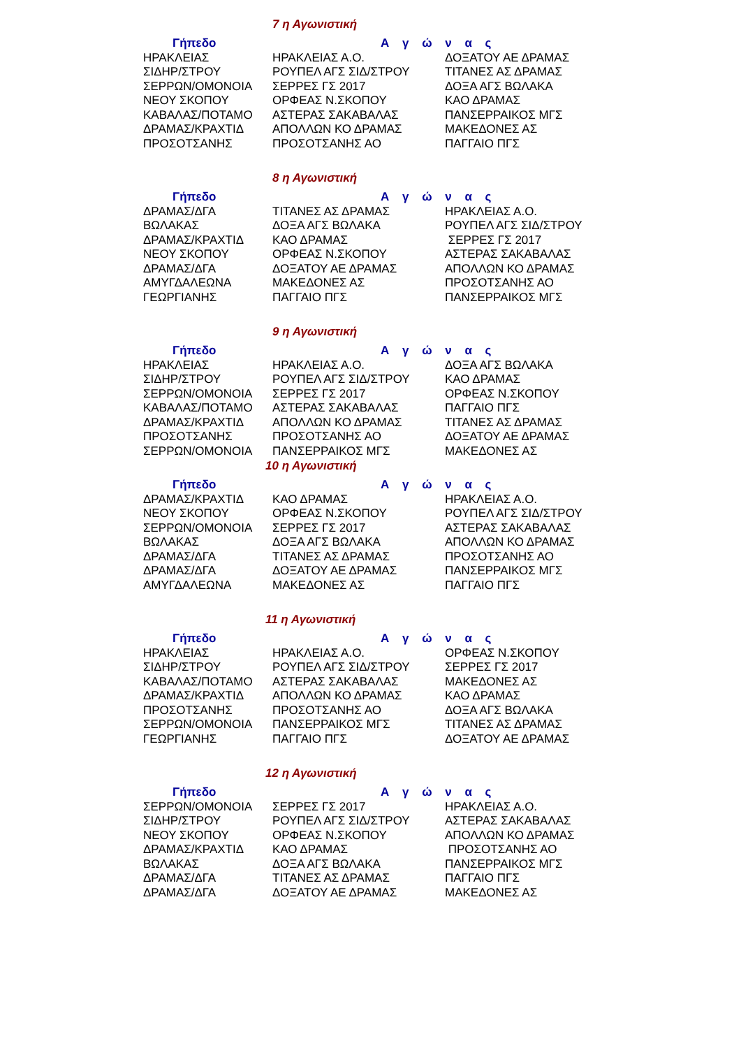7 η Αγωνιστική
| Γήπεδο | Α γ ώ ν α ς | |
| --- | --- | --- |
| ΗΡΑΚΛΕΙΑΣ | ΗΡΑΚΛΕΙΑΣ Α.Ο. | ΔΟΞΑΤΟΥ ΑΕ ΔΡΑΜΑΣ |
| ΣΙΔΗΡ/ΣΤΡΟΥ | ΡΟΥΠΕΛ ΑΓΣ ΣΙΔ/ΣΤΡΟΥ | ΤΙΤΑΝΕΣ ΑΣ ΔΡΑΜΑΣ |
| ΣΕΡΡΩΝ/ΟΜΟΝΟΙΑ | ΣΕΡΡΕΣ ΓΣ 2017 | ΔΟΞΑ ΑΓΣ ΒΩΛΑΚΑ |
| ΝΕΟΥ ΣΚΟΠΟΥ | ΟΡΦΕΑΣ Ν.ΣΚΟΠΟΥ | ΚΑΟ ΔΡΑΜΑΣ |
| ΚΑΒΑΛΑΣ/ΠΟΤΑΜΟ | ΑΣΤΕΡΑΣ ΣΑΚΑΒΑΛΑΣ | ΠΑΝΣΕΡΡΑΙΚΟΣ ΜΓΣ |
| ΔΡΑΜΑΣ/ΚΡΑΧΤΙΔ | ΑΠΟΛΛΩΝ ΚΟ ΔΡΑΜΑΣ | ΜΑΚΕΔΟΝΕΣ ΑΣ |
| ΠΡΟΣΟΤΣΑΝΗΣ | ΠΡΟΣΟΤΣΑΝΗΣ ΑΟ | ΠΑΓΓΑΙΟ ΠΓΣ |
8 η Αγωνιστική
| Γήπεδο | Α γ ώ ν α ς | |
| --- | --- | --- |
| ΔΡΑΜΑΣ/ΔΓΑ | ΤΙΤΑΝΕΣ ΑΣ ΔΡΑΜΑΣ | ΗΡΑΚΛΕΙΑΣ Α.Ο. |
| ΒΩΛΑΚΑΣ | ΔΟΞΑ ΑΓΣ ΒΩΛΑΚΑ | ΡΟΥΠΕΛ ΑΓΣ ΣΙΔ/ΣΤΡΟΥ |
| ΔΡΑΜΑΣ/ΚΡΑΧΤΙΔ | ΚΑΟ ΔΡΑΜΑΣ | ΣΕΡΡΕΣ ΓΣ 2017 |
| ΝΕΟΥ ΣΚΟΠΟΥ | ΟΡΦΕΑΣ Ν.ΣΚΟΠΟΥ | ΑΣΤΕΡΑΣ ΣΑΚΑΒΑΛΑΣ |
| ΔΡΑΜΑΣ/ΔΓΑ | ΔΟΞΑΤΟΥ ΑΕ ΔΡΑΜΑΣ | ΑΠΟΛΛΩΝ ΚΟ ΔΡΑΜΑΣ |
| ΑΜΥΓΔΑΛΕΩΝΑ | ΜΑΚΕΔΟΝΕΣ ΑΣ | ΠΡΟΣΟΤΣΑΝΗΣ ΑΟ |
| ΓΕΩΡΓΙΑΝΗΣ | ΠΑΓΓΑΙΟ ΠΓΣ | ΠΑΝΣΕΡΡΑΙΚΟΣ ΜΓΣ |
9 η Αγωνιστική
| Γήπεδο | Α γ ώ ν α ς | |
| --- | --- | --- |
| ΗΡΑΚΛΕΙΑΣ | ΗΡΑΚΛΕΙΑΣ Α.Ο. | ΔΟΞΑ ΑΓΣ ΒΩΛΑΚΑ |
| ΣΙΔΗΡ/ΣΤΡΟΥ | ΡΟΥΠΕΛ ΑΓΣ ΣΙΔ/ΣΤΡΟΥ | ΚΑΟ ΔΡΑΜΑΣ |
| ΣΕΡΡΩΝ/ΟΜΟΝΟΙΑ | ΣΕΡΡΕΣ ΓΣ 2017 | ΟΡΦΕΑΣ Ν.ΣΚΟΠΟΥ |
| ΚΑΒΑΛΑΣ/ΠΟΤΑΜΟ | ΑΣΤΕΡΑΣ ΣΑΚΑΒΑΛΑΣ | ΠΑΓΓΑΙΟ ΠΓΣ |
| ΔΡΑΜΑΣ/ΚΡΑΧΤΙΔ | ΑΠΟΛΛΩΝ ΚΟ ΔΡΑΜΑΣ | ΤΙΤΑΝΕΣ ΑΣ ΔΡΑΜΑΣ |
| ΠΡΟΣΟΤΣΑΝΗΣ | ΠΡΟΣΟΤΣΑΝΗΣ ΑΟ | ΔΟΞΑΤΟΥ ΑΕ ΔΡΑΜΑΣ |
| ΣΕΡΡΩΝ/ΟΜΟΝΟΙΑ | ΠΑΝΣΕΡΡΑΙΚΟΣ ΜΓΣ | ΜΑΚΕΔΟΝΕΣ ΑΣ |
10 η Αγωνιστική
| Γήπεδο | Α γ ώ ν α ς | |
| --- | --- | --- |
| ΔΡΑΜΑΣ/ΚΡΑΧΤΙΔ | ΚΑΟ ΔΡΑΜΑΣ | ΗΡΑΚΛΕΙΑΣ Α.Ο. |
| ΝΕΟΥ ΣΚΟΠΟΥ | ΟΡΦΕΑΣ Ν.ΣΚΟΠΟΥ | ΡΟΥΠΕΛ ΑΓΣ ΣΙΔ/ΣΤΡΟΥ |
| ΣΕΡΡΩΝ/ΟΜΟΝΟΙΑ | ΣΕΡΡΕΣ ΓΣ 2017 | ΑΣΤΕΡΑΣ ΣΑΚΑΒΑΛΑΣ |
| ΒΩΛΑΚΑΣ | ΔΟΞΑ ΑΓΣ ΒΩΛΑΚΑ | ΑΠΟΛΛΩΝ ΚΟ ΔΡΑΜΑΣ |
| ΔΡΑΜΑΣ/ΔΓΑ | ΤΙΤΑΝΕΣ ΑΣ ΔΡΑΜΑΣ | ΠΡΟΣΟΤΣΑΝΗΣ ΑΟ |
| ΔΡΑΜΑΣ/ΔΓΑ | ΔΟΞΑΤΟΥ ΑΕ ΔΡΑΜΑΣ | ΠΑΝΣΕΡΡΑΙΚΟΣ ΜΓΣ |
| ΑΜΥΓΔΑΛΕΩΝΑ | ΜΑΚΕΔΟΝΕΣ ΑΣ | ΠΑΓΓΑΙΟ ΠΓΣ |
11 η Αγωνιστική
| Γήπεδο | Α γ ώ ν α ς | |
| --- | --- | --- |
| ΗΡΑΚΛΕΙΑΣ | ΗΡΑΚΛΕΙΑΣ Α.Ο. | ΟΡΦΕΑΣ Ν.ΣΚΟΠΟΥ |
| ΣΙΔΗΡ/ΣΤΡΟΥ | ΡΟΥΠΕΛ ΑΓΣ ΣΙΔ/ΣΤΡΟΥ | ΣΕΡΡΕΣ ΓΣ 2017 |
| ΚΑΒΑΛΑΣ/ΠΟΤΑΜΟ | ΑΣΤΕΡΑΣ ΣΑΚΑΒΑΛΑΣ | ΜΑΚΕΔΟΝΕΣ ΑΣ |
| ΔΡΑΜΑΣ/ΚΡΑΧΤΙΔ | ΑΠΟΛΛΩΝ ΚΟ ΔΡΑΜΑΣ | ΚΑΟ ΔΡΑΜΑΣ |
| ΠΡΟΣΟΤΣΑΝΗΣ | ΠΡΟΣΟΤΣΑΝΗΣ ΑΟ | ΔΟΞΑ ΑΓΣ ΒΩΛΑΚΑ |
| ΣΕΡΡΩΝ/ΟΜΟΝΟΙΑ | ΠΑΝΣΕΡΡΑΙΚΟΣ ΜΓΣ | ΤΙΤΑΝΕΣ ΑΣ ΔΡΑΜΑΣ |
| ΓΕΩΡΓΙΑΝΗΣ | ΠΑΓΓΑΙΟ ΠΓΣ | ΔΟΞΑΤΟΥ ΑΕ ΔΡΑΜΑΣ |
12 η Αγωνιστική
| Γήπεδο | Α γ ώ ν α ς | |
| --- | --- | --- |
| ΣΕΡΡΩΝ/ΟΜΟΝΟΙΑ | ΣΕΡΡΕΣ ΓΣ 2017 | ΗΡΑΚΛΕΙΑΣ Α.Ο. |
| ΣΙΔΗΡ/ΣΤΡΟΥ | ΡΟΥΠΕΛ ΑΓΣ ΣΙΔ/ΣΤΡΟΥ | ΑΣΤΕΡΑΣ ΣΑΚΑΒΑΛΑΣ |
| ΝΕΟΥ ΣΚΟΠΟΥ | ΟΡΦΕΑΣ Ν.ΣΚΟΠΟΥ | ΑΠΟΛΛΩΝ ΚΟ ΔΡΑΜΑΣ |
| ΔΡΑΜΑΣ/ΚΡΑΧΤΙΔ | ΚΑΟ ΔΡΑΜΑΣ | ΠΡΟΣΟΤΣΑΝΗΣ ΑΟ |
| ΒΩΛΑΚΑΣ | ΔΟΞΑ ΑΓΣ ΒΩΛΑΚΑ | ΠΑΝΣΕΡΡΑΙΚΟΣ ΜΓΣ |
| ΔΡΑΜΑΣ/ΔΓΑ | ΤΙΤΑΝΕΣ ΑΣ ΔΡΑΜΑΣ | ΠΑΓΓΑΙΟ ΠΓΣ |
| ΔΡΑΜΑΣ/ΔΓΑ | ΔΟΞΑΤΟΥ ΑΕ ΔΡΑΜΑΣ | ΜΑΚΕΔΟΝΕΣ ΑΣ |